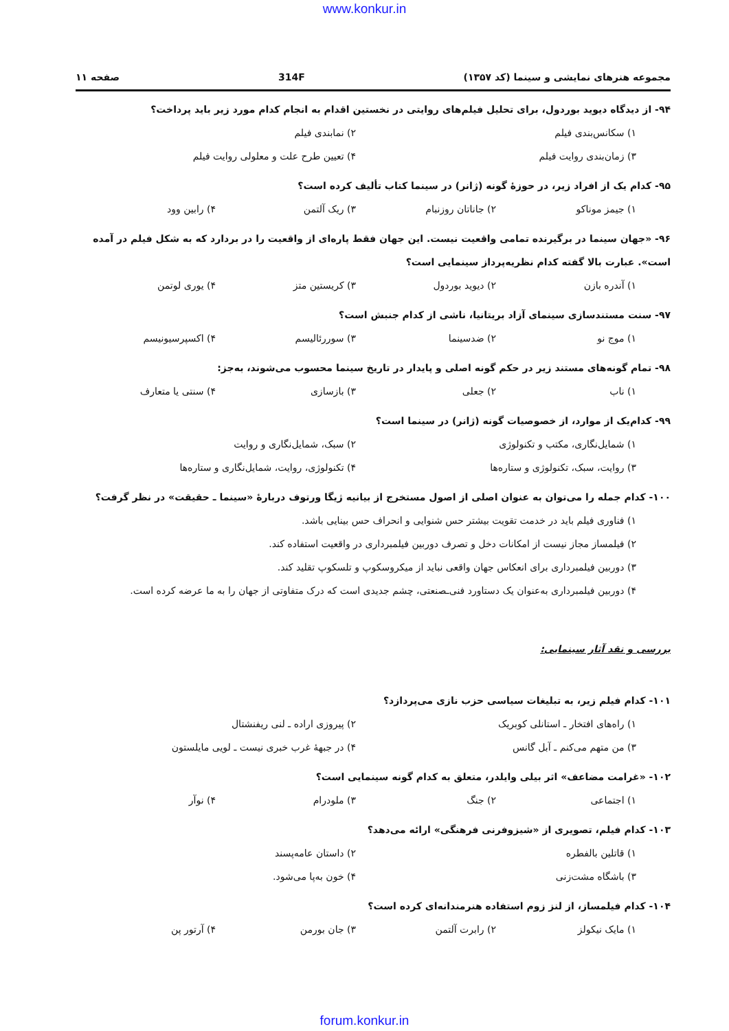www.konkur.in
مجموعه هنرهای نمایشی و سینما (کد ۱۳۵۷) 314F صفحه ۱۱
۹۴- از دیدگاه دیوید بوردول، برای تحلیل فیلم‌های روایتی در نخستین اقدام به انجام کدام مورد زیر باید پرداخت؟
۱) سکانس‌بندی فیلم ۲) نمابندی فیلم ۳) زمان‌بندی روایت فیلم ۴) تعیین طرح علت و معلولی روایت فیلم
۹۵- کدام یک از افراد زیر، در حوزهٔ گونه (ژانر) در سینما کتاب تألیف کرده است؟
۱) جیمز موناکو ۲) جاناتان روزنبام ۳) ریک آلتمن ۴) رابین وود
۹۶- «جهان سینما در برگیرنده تمامی واقعیت نیست. این جهان فقط پاره‌ای از واقعیت را در بردارد که به شکل فیلم در آمده است». عبارت بالا گفته کدام نظریه‌پرداز سینمایی است؟
۱) آندره بازن ۲) دیوید بوردول ۳) کریستین متز ۴) یوری لوتمن
۹۷- سنت مستندسازی سینمای آزاد بریتانیا، ناشی از کدام جنبش است؟
۱) موج نو ۲) ضدسینما ۳) سوررئالیسم ۴) اکسپرسیونیسم
۹۸- تمام گونه‌های مستند زیر در حکم گونه اصلی و پایدار در تاریخ سینما محسوب می‌شوند، به‌جز:
۱) ناب ۲) جعلی ۳) بازسازی ۴) سنتی یا متعارف
۹۹- کدام‌یک از موارد، از خصوصیات گونه (ژانر) در سینما است؟
۱) شمایل‌نگاری، مکتب و تکنولوژی ۲) سبک، شمایل‌نگاری و روایت ۳) روایت، سبک، تکنولوژی و ستاره‌ها ۴) تکنولوژی، روایت، شمایل‌نگاری و ستاره‌ها
۱۰۰- کدام جمله را می‌توان به عنوان اصلی از اصول مستخرج از بیانیه ژیگا ورتوف دربارهٔ «سینما ـ حقیقت» در نظر گرفت؟
۱) فناوری فیلم باید در خدمت تقویت بیشتر حس شنوایی و انحراف حس بینایی باشد.
۲) فیلمساز مجاز نیست از امکانات دخل و تصرف دوربین فیلمبرداری در واقعیت استفاده کند.
۳) دوربین فیلمبرداری برای انعکاس جهان واقعی نباید از میکروسکوپ و تلسکوپ تقلید کند.
۴) دوربین فیلمبرداری به‌عنوان یک دستاورد فنی‌ـصنعتی، چشم جدیدی است که درک متفاوتی از جهان را به ما عرضه کرده است.
بررسی و نقد آثار سینمایی:
۱۰۱- کدام فیلم زیر، به تبلیغات سیاسی حزب نازی می‌پردازد؟
۱) راه‌های افتخار ـ استانلی کوبریک ۲) پیروزی اراده ـ لنی ریفنشتال ۳) من متهم می‌کنم ـ آبل گانس ۴) در جبههٔ غرب خبری نیست ـ لویی مایلستون
۱۰۲- «غرامت مضاعف» اثر بیلی وایلدر، متعلق به کدام گونه سینمایی است؟
۱) اجتماعی ۲) جنگ ۳) ملودرام ۴) نوآر
۱۰۳- کدام فیلم، تصویری از «شیزوفرنی فرهنگی» ارائه می‌دهد؟
۱) قاتلین بالفطره ۲) داستان عامه‌پسند ۳) باشگاه مشت‌زنی ۴) خون به‌پا می‌شود.
۱۰۴- کدام فیلمساز، از لنز زوم استفاده هنرمندانه‌ای کرده است؟
۱) مایک نیکولز ۲) رابرت آلتمن ۳) جان بورمن ۴) آرتور پن
forum.konkur.in